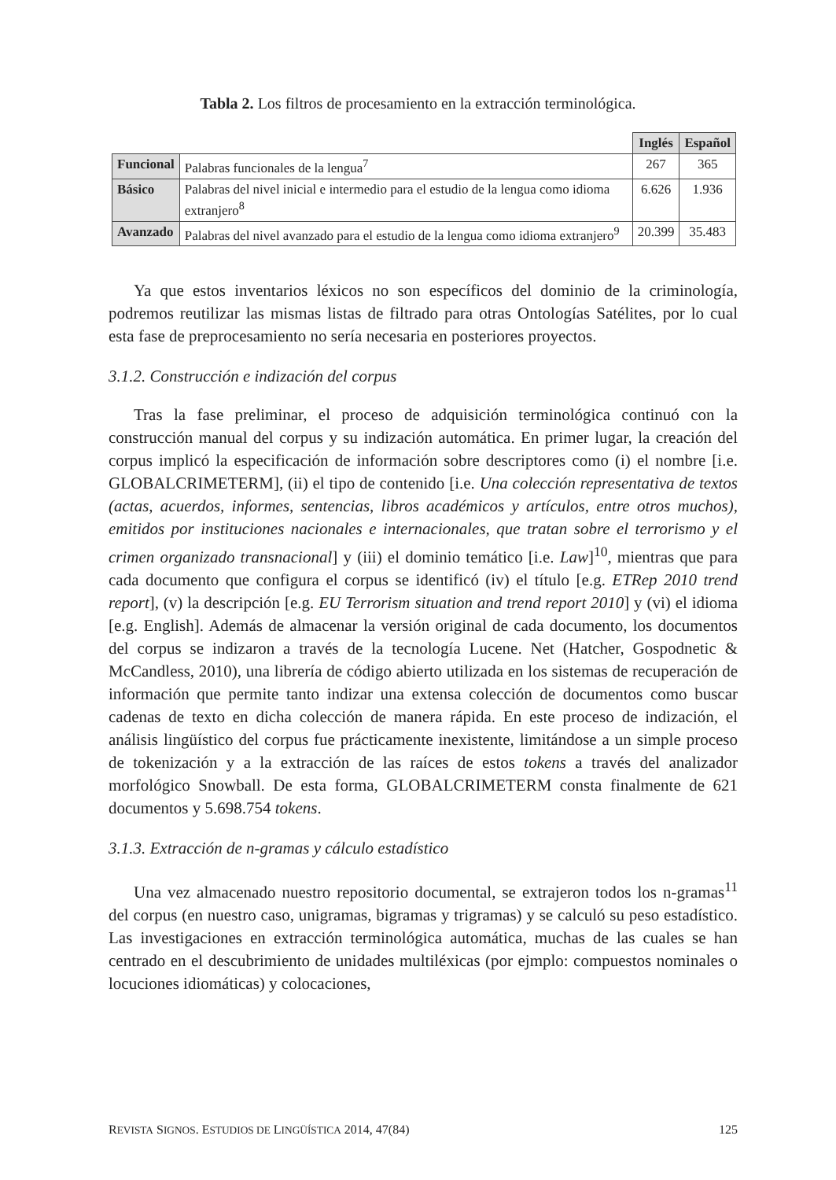Tabla 2. Los filtros de procesamiento en la extracción terminológica.
| | | Inglés | Español |
| Funcional | Palabras funcionales de la lengua<sup>7</sup> | 267 | 365 |
| Básico | Palabras del nivel inicial e intermedio para el estudio de la lengua como idioma extranjero<sup>8</sup> | 6.626 | 1.936 |
| Avanzado | Palabras del nivel avanzado para el estudio de la lengua como idioma extranjero<sup>9</sup> | 20.399 | 35.483 |
Ya que estos inventarios léxicos no son específicos del dominio de la criminología, podremos reutilizar las mismas listas de filtrado para otras Ontologías Satélites, por lo cual esta fase de preprocesamiento no sería necesaria en posteriores proyectos.
3.1.2. Construcción e indización del corpus
Tras la fase preliminar, el proceso de adquisición terminológica continuó con la construcción manual del corpus y su indización automática. En primer lugar, la creación del corpus implicó la especificación de información sobre descriptores como (i) el nombre [i.e. GLOBALCRIMETERM], (ii) el tipo de contenido [i.e. Una colección representativa de textos (actas, acuerdos, informes, sentencias, libros académicos y artículos, entre otros muchos), emitidos por instituciones nacionales e internacionales, que tratan sobre el terrorismo y el crimen organizado transnacional] y (iii) el dominio temático [i.e. Law]<sup>10</sup>, mientras que para cada documento que configura el corpus se identificó (iv) el título [e.g. ETRep 2010 trend report], (v) la descripción [e.g. EU Terrorism situation and trend report 2010] y (vi) el idioma [e.g. English]. Además de almacenar la versión original de cada documento, los documentos del corpus se indizaron a través de la tecnología Lucene. Net (Hatcher, Gospodnetic & McCandless, 2010), una librería de código abierto utilizada en los sistemas de recuperación de información que permite tanto indizar una extensa colección de documentos como buscar cadenas de texto en dicha colección de manera rápida. En este proceso de indización, el análisis lingüístico del corpus fue prácticamente inexistente, limitándose a un simple proceso de tokenización y a la extracción de las raíces de estos tokens a través del analizador morfológico Snowball. De esta forma, GLOBALCRIMETERM consta finalmente de 621 documentos y 5.698.754 tokens.
3.1.3. Extracción de n-gramas y cálculo estadístico
Una vez almacenado nuestro repositorio documental, se extrajeron todos los n-gramas<sup>11</sup> del corpus (en nuestro caso, unigramas, bigramas y trigramas) y se calculó su peso estadístico. Las investigaciones en extracción terminológica automática, muchas de las cuales se han centrado en el descubrimiento de unidades multiléxicas (por ejmplo: compuestos nominales o locuciones idiomáticas) y colocaciones,
REVISTA SIGNOS. ESTUDIOS DE LINGÜÍSTICA 2014, 47(84) 125